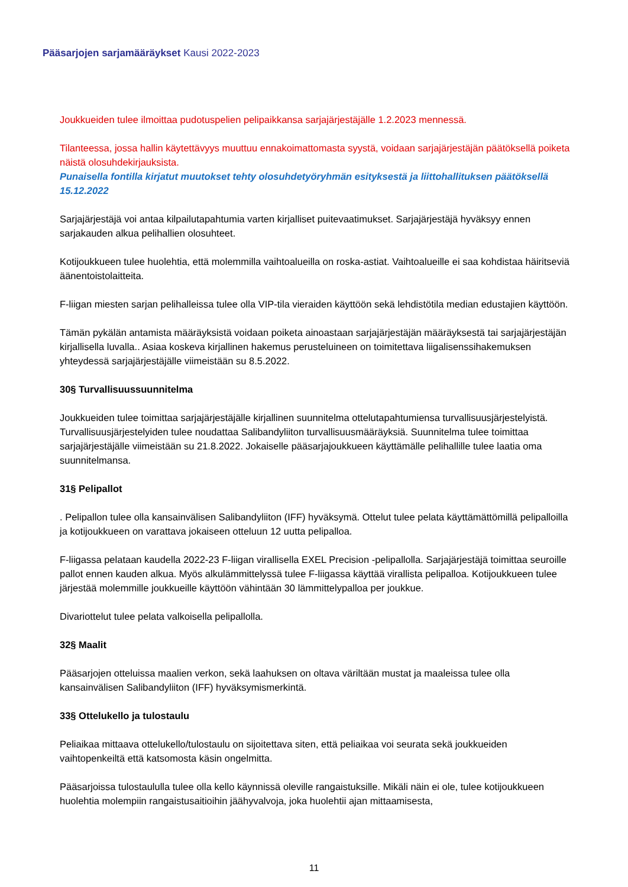Pääsarjojen sarjamääräykset Kausi 2022-2023
Joukkueiden tulee ilmoittaa pudotuspelien pelipaikkansa sarjajärjestäjälle 1.2.2023 mennessä.
Tilanteessa, jossa hallin käytettävyys muuttuu ennakoimattomasta syystä, voidaan sarjajärjestäjän päätöksellä poiketa näistä olosuhdekirjauksista.
Punaisella fontilla kirjatut muutokset tehty olosuhdetyöryhmän esityksestä ja liittohallituksen päätöksellä 15.12.2022
Sarjajärjestäjä voi antaa kilpailutapahtumia varten kirjalliset puitevaatimukset. Sarjajärjestäjä hyväksyy ennen sarjakauden alkua pelihallien olosuhteet.
Kotijoukkueen tulee huolehtia, että molemmilla vaihtoalueilla on roska-astiat. Vaihtoalueille ei saa kohdistaa häiritseviä äänentoistolaitteita.
F-liigan miesten sarjan pelihalleissa tulee olla VIP-tila vieraiden käyttöön sekä lehdistötila median edustajien käyttöön.
Tämän pykälän antamista määräyksistä voidaan poiketa ainoastaan sarjajärjestäjän määräyksestä tai sarjajärjestäjän kirjallisella luvalla.. Asiaa koskeva kirjallinen hakemus perusteluineen on toimitettava liigalisenssihakemuksen yhteydessä sarjajärjestäjälle viimeistään su 8.5.2022.
30§ Turvallisuussuunnitelma
Joukkueiden tulee toimittaa sarjajärjestäjälle kirjallinen suunnitelma ottelutapahtumiensa turvallisuusjärjestelyistä. Turvallisuusjärjestelyiden tulee noudattaa Salibandyliiton turvallisuusmääräyksiä. Suunnitelma tulee toimittaa sarjajärjestäjälle viimeistään su 21.8.2022. Jokaiselle pääsarjajoukkueen käyttämälle pelihallille tulee laatia oma suunnitelmansa.
31§ Pelipallot
. Pelipallon tulee olla kansainvälisen Salibandyliiton (IFF) hyväksymä. Ottelut tulee pelata käyttämättömillä pelipalloilla ja kotijoukkueen on varattava jokaiseen otteluun 12 uutta pelipalloa.
F-liigassa pelataan kaudella 2022-23 F-liigan virallisella EXEL Precision -pelipallolla. Sarjajärjestäjä toimittaa seuroille pallot ennen kauden alkua. Myös alkulämmittelyssä tulee F-liigassa käyttää virallista pelipalloa. Kotijoukkueen tulee järjestää molemmille joukkueille käyttöön vähintään 30 lämmittelypalloa per joukkue.
Divariottelut tulee pelata valkoisella pelipallolla.
32§ Maalit
Pääsarjojen otteluissa maalien verkon, sekä laahuksen on oltava väriltään mustat ja maaleissa tulee olla kansainvälisen Salibandyliiton (IFF) hyväksymismerkintä.
33§ Ottelukello ja tulostaulu
Peliaikaa mittaava ottelukello/tulostaulu on sijoitettava siten, että peliaikaa voi seurata sekä joukkueiden vaihtopenkeiltä että katsomosta käsin ongelmitta.
Pääsarjoissa tulostaululla tulee olla kello käynnissä oleville rangaistuksille. Mikäli näin ei ole, tulee kotijoukkueen huolehtia molempiin rangaistusaitioihin jäähyvalvoja, joka huolehtii ajan mittaamisesta,
11